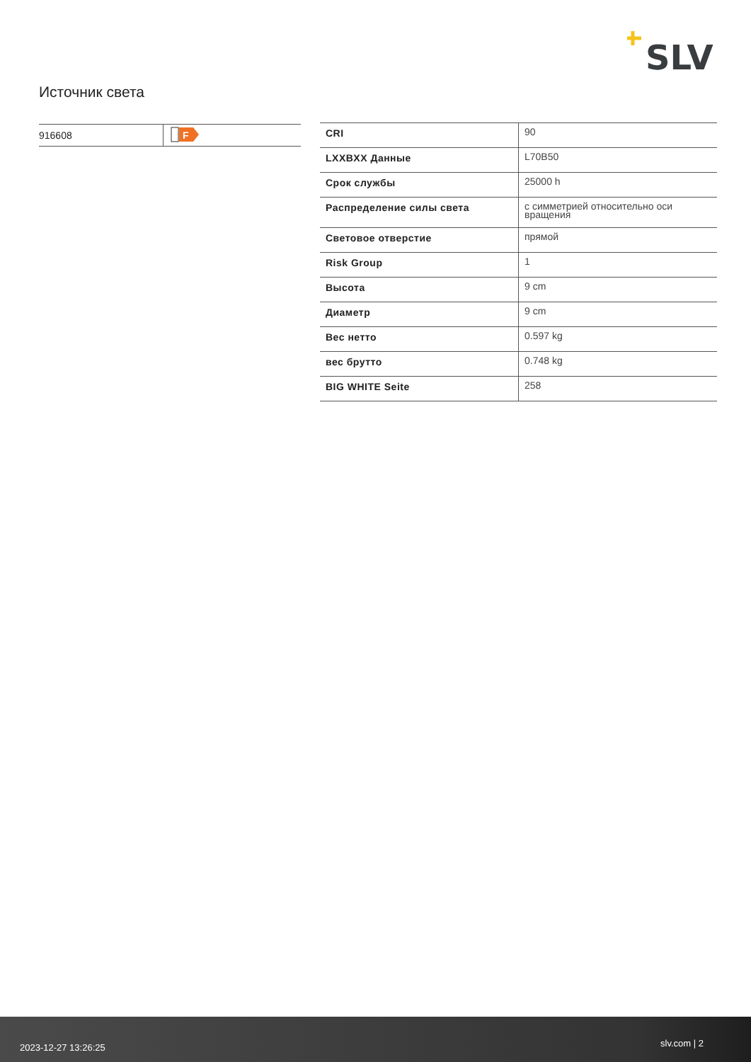SLV
Источник света
| 916608 | F |
| CRI | 90 |
| LXXBXX Данные | L70B50 |
| Срок службы | 25000 h |
| Распределение силы света | с симметрией относительно оси вращения |
| Световое отверстие | прямой |
| Risk Group | 1 |
| Высота | 9 cm |
| Диаметр | 9 cm |
| Вес нетто | 0.597 kg |
| вес брутто | 0.748 kg |
| BIG WHITE Seite | 258 |
2023-12-27 13:26:25 slv.com | 2